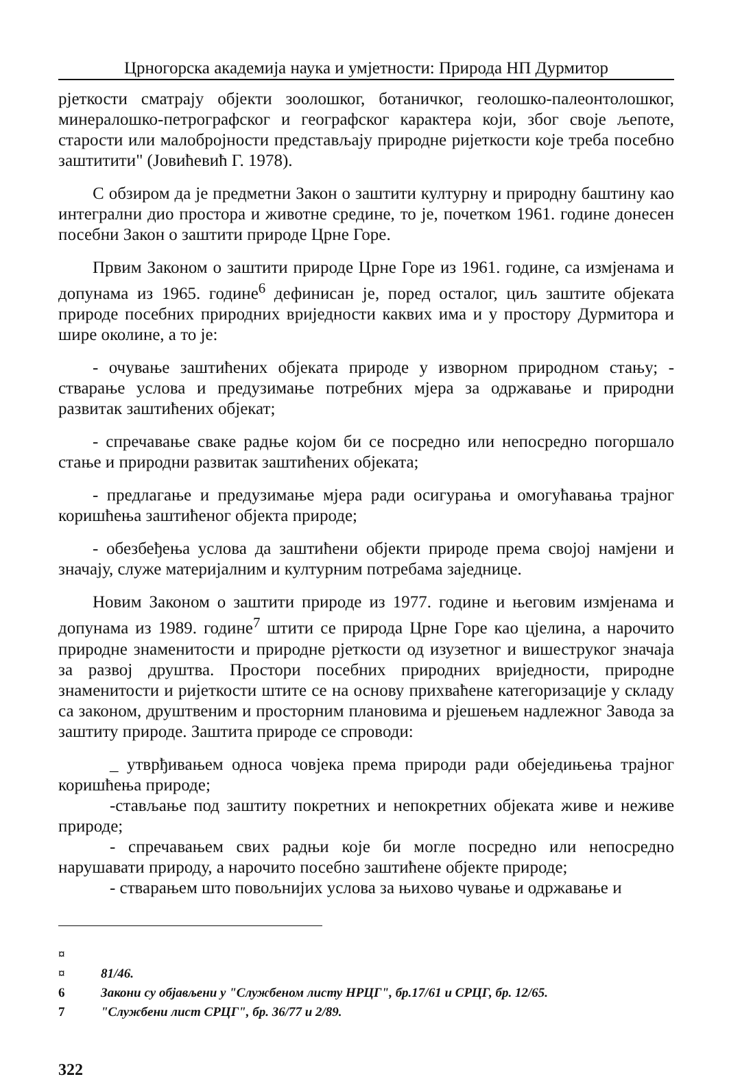Црногорска академија наука и умјетности: Природа НП Дурмитор
рјеткости сматрају објекти зоолошког, ботаничког, геолошко-палеонтолошког, минералошко-петрографског и географског карактера који, због своје љепоте, старости или малобројности представљају природне ријеткости које треба посебно заштитити" (Јовићевић Г. 1978).
С обзиром да је предметни Закон о заштити културну и природну баштину као интегрални дио простора и животне средине, то је, почетком 1961. године донесен посебни Закон о заштити природе Црне Горе.
Првим Законом о заштити природе Црне Горе из 1961. године, са измјенама и допунама из 1965. године<sup>6</sup> дефинисан је, поред осталог, циљ заштите објеката природе посебних природних вриједности каквих има и у простору Дурмитора и шире околине, а то је:
- очување заштићених објеката природе у изворном природном стању; - стварање услова и предузимање потребних мјера за одржавање и природни развитак заштићених објекат;
- спречавање сваке радње којом би се посредно или непосредно погоршало стање и природни развитак заштићених објеката;
- предлагање и предузимање мјера ради осигурања и омогућавања трајног коришћења заштићеног објекта природе;
- обезбеђења услова да заштићени објекти природе према својој намјени и значају, служе материјалним и културним потребама заједнице.
Новим Законом о заштити природе из 1977. године и његовим измјенама и допунама из 1989. године<sup>7</sup> штити се природа Црне Горе као цјелина, а нарочито природне знаменитости и природне рјеткости од изузетног и вишеструког значаја за развој друштва. Простори посебних природних вриједности, природне знаменитости и ријеткости штите се на основу прихваћене категоризације у складу са законом, друштвеним и просторним плановима и рјешењем надлежног Завода за заштиту природе. Заштита природе се спроводи:
_ утврђивањем односа човјека према природи ради обеједињења трајног коришћења природе;
-стављање под заштиту покретних и непокретних објеката живе и неживе природе;
- спречавањем свих радњи које би могле посредно или непосредно нарушавати природу, а нарочито посебно заштићене објекте природе;
- стварањем што повољнијих услова за њихово чување и одржавање и
¤
¤ 81/46.
6 Закони су објављени у "Службеном листу НРЦГ", бр.17/61 и СРЦГ, бр. 12/65.
7 "Службени лист СРЦГ", бр. 36/77 и 2/89.
322